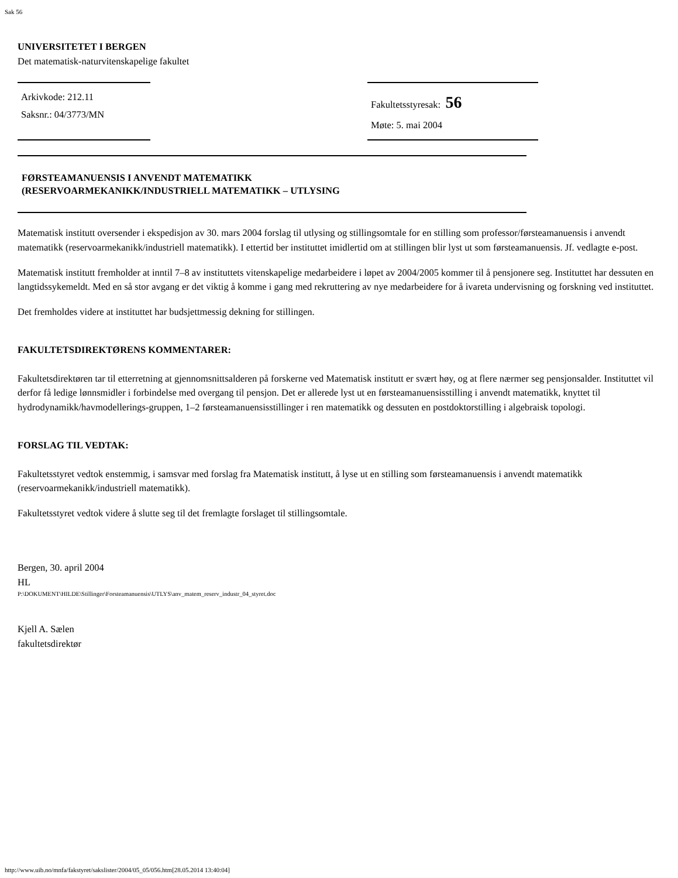Sak 56
UNIVERSITETET I BERGEN
Det matematisk-naturvitenskapelige fakultet
Arkivkode: 212.11
Saksnr.: 04/3773/MN
Fakultetsstyresak: 56
Møte: 5. mai 2004
FØRSTEAMANUENSIS I ANVENDT MATEMATIKK
(RESERVOARMEKANIKK/INDUSTRIELL MATEMATIKK – UTLYSING
Matematisk institutt oversender i ekspedisjon av 30. mars 2004 forslag til utlysing og stillingsomtale for en stilling som professor/førsteamanuensis i anvendt matematikk (reservoarmekanikk/industriell matematikk). I ettertid ber instituttet imidlertid om at stillingen blir lyst ut som førsteamanuensis. Jf. vedlagte e-post.
Matematisk institutt fremholder at inntil 7–8 av instituttets vitenskapelige medarbeidere i løpet av 2004/2005 kommer til å pensjonere seg. Instituttet har dessuten en langtidssykemeldt. Med en så stor avgang er det viktig å komme i gang med rekruttering av nye medarbeidere for å ivareta undervisning og forskning ved instituttet.
Det fremholdes videre at instituttet har budsjettmessig dekning for stillingen.
FAKULTETSDIREKTØRENS KOMMENTARER:
Fakultetsdirektøren tar til etterretning at gjennomsnittsalderen på forskerne ved Matematisk institutt er svært høy, og at flere nærmer seg pensjonsalder. Instituttet vil derfor få ledige lønnsmidler i forbindelse med overgang til pensjon. Det er allerede lyst ut en førsteamanuensisstilling i anvendt matematikk, knyttet til hydrodynamikk/havmodellerings-gruppen, 1–2 førsteamanuensisstillinger i ren matematikk og dessuten en postdoktorstilling i algebraisk topologi.
FORSLAG TIL VEDTAK:
Fakultetsstyret vedtok enstemmig, i samsvar med forslag fra Matematisk institutt, å lyse ut en stilling som førsteamanuensis i anvendt matematikk (reservoarmekanikk/industriell matematikk).
Fakultetsstyret vedtok videre å slutte seg til det fremlagte forslaget til stillingsomtale.
Bergen, 30. april 2004
HL
P:\DOKUMENT\HILDE\Stillinger\Forsteamanuensis\UTLYS\anv_matem_reserv_industr_04_styret.doc
Kjell A. Sælen
fakultetsdirektør
http://www.uib.no/mnfa/fakstyret/sakslister/2004/05_05/056.htm[28.05.2014 13:40:04]